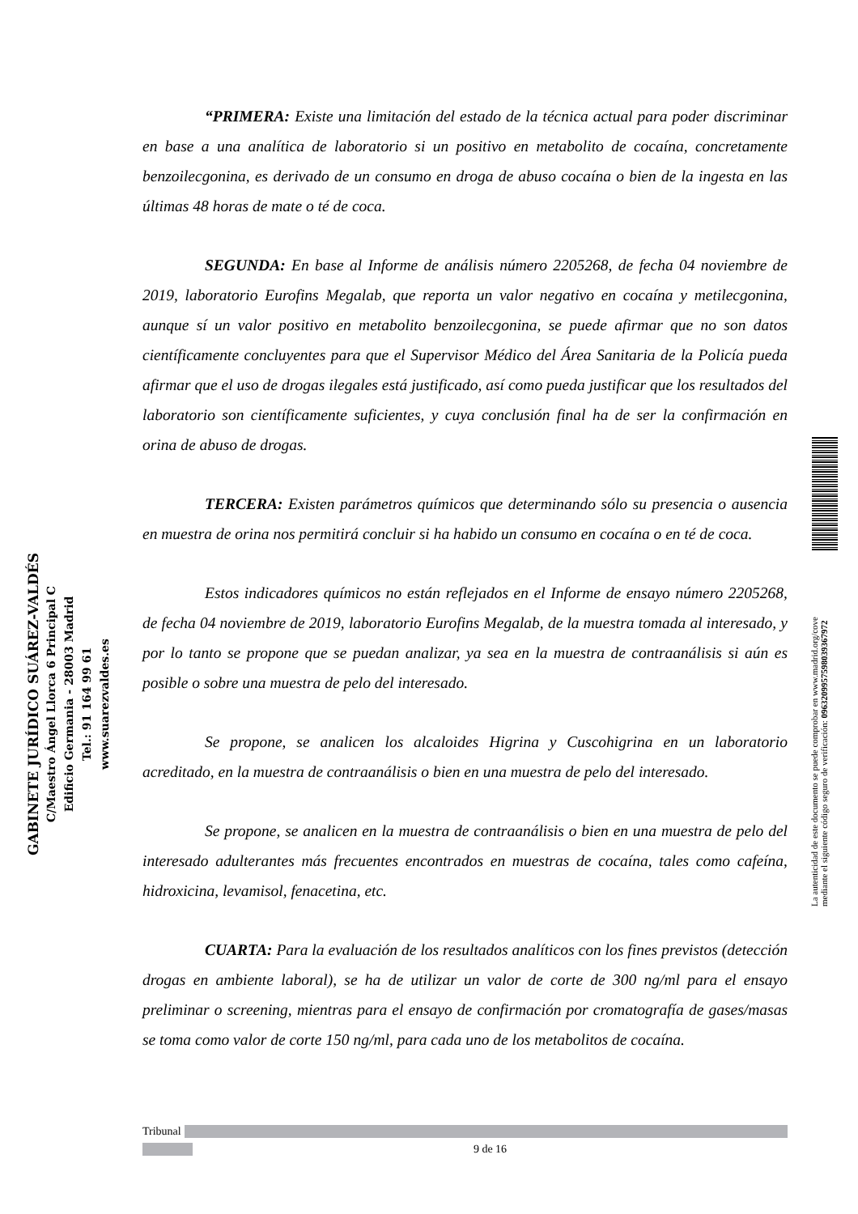“PRIMERA: Existe una limitación del estado de la técnica actual para poder discriminar en base a una analítica de laboratorio si un positivo en metabolito de cocaína, concretamente benzoilecgonina, es derivado de un consumo en droga de abuso cocaína o bien de la ingesta en las últimas 48 horas de mate o té de coca.
SEGUNDA: En base al Informe de análisis número 2205268, de fecha 04 noviembre de 2019, laboratorio Eurofins Megalab, que reporta un valor negativo en cocaína y metilecgonina, aunque sí un valor positivo en metabolito benzoilecgonina, se puede afirmar que no son datos científicamente concluyentes para que el Supervisor Médico del Área Sanitaria de la Policía pueda afirmar que el uso de drogas ilegales está justificado, así como pueda justificar que los resultados del laboratorio son científicamente suficientes, y cuya conclusión final ha de ser la confirmación en orina de abuso de drogas.
TERCERA: Existen parámetros químicos que determinando sólo su presencia o ausencia en muestra de orina nos permitirá concluir si ha habido un consumo en cocaína o en té de coca.
Estos indicadores químicos no están reflejados en el Informe de ensayo número 2205268, de fecha 04 noviembre de 2019, laboratorio Eurofins Megalab, de la muestra tomada al interesado, y por lo tanto se propone que se puedan analizar, ya sea en la muestra de contraanálisis si aún es posible o sobre una muestra de pelo del interesado.
Se propone, se analicen los alcaloides Higrina y Cuscohigrina en un laboratorio acreditado, en la muestra de contraanálisis o bien en una muestra de pelo del interesado.
Se propone, se analicen en la muestra de contraanálisis o bien en una muestra de pelo del interesado adulterantes más frecuentes encontrados en muestras de cocaína, tales como cafeína, hidroxicina, levamisol, fenacetina, etc.
CUARTA: Para la evaluación de los resultados analíticos con los fines previstos (detección drogas en ambiente laboral), se ha de utilizar un valor de corte de 300 ng/ml para el ensayo preliminar o screening, mientras para el ensayo de confirmación por cromatografía de gases/masas se toma como valor de corte 150 ng/ml, para cada uno de los metabolitos de cocaína.
GABINETE JURÍDICO SUÁREZ-VALDÉS
C/Maestro Ángel Llorca 6 Principal C
Edificio Germania - 28003 Madrid
Tel.: 91 164 99 61
www.suarezvaldes.es
La autenticidad de este documento se puede comprobar en www.madrid.org/cove
mediante el siguiente código seguro de verificación: 0963209957598039367972
Tribunal
9 de 16